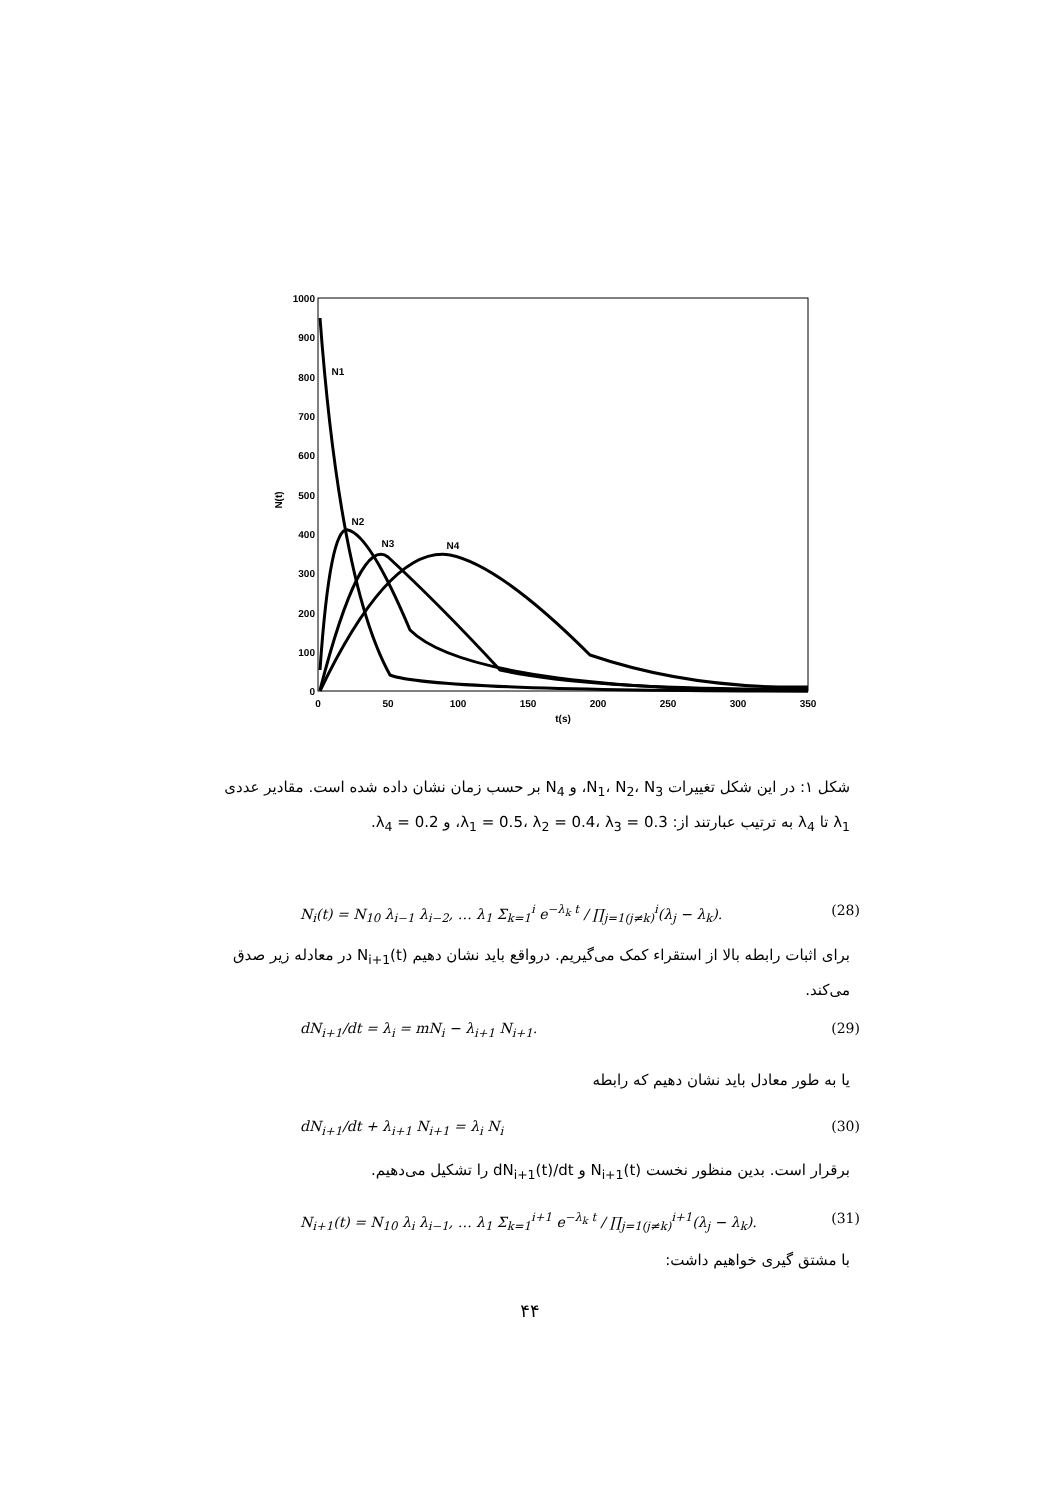1000
900
800
700
600
500
400
300
200
100
0
0
50
100
150
200
250
300
350
t(s)
N(t)
N1
N2
N3
N4
شکل ۱: در این شکل تغییرات N<sub>1</sub>، N<sub>2</sub>، N<sub>3</sub>، و N<sub>4</sub> بر حسب زمان نشان داده شده است. مقادیر عددی λ<sub>1</sub> تا λ<sub>4</sub> به ترتیب عبارتند از: λ<sub>1</sub> = 0.5، λ<sub>2</sub> = 0.4، λ<sub>3</sub> = 0.3، و λ<sub>4</sub> = 0.2.
N<sub>i</sub>(t) = N<sub>10</sub> λ<sub>i−1</sub> λ<sub>i−2</sub>, … λ<sub>1</sub> Σ<sub>k=1</sub><sup>i</sup> e<sup>−λ<sub>k</sub> t</sup> / ∏<sub>j=1(j≠k)</sub><sup>i</sup>(λ<sub>j</sub> − λ<sub>k</sub>). (28)
برای اثبات رابطه بالا از استقراء کمک می‌گیریم. درواقع باید نشان دهیم N<sub>i+1</sub>(t) در معادله زیر صدق می‌کند.
dN<sub>i+1</sub>/dt = λ<sub>i</sub> = mN<sub>i</sub> − λ<sub>i+1</sub> N<sub>i+1</sub>. (29)
یا به طور معادل باید نشان دهیم که رابطه
dN<sub>i+1</sub>/dt + λ<sub>i+1</sub> N<sub>i+1</sub> = λ<sub>i</sub> N<sub>i</sub> (30)
برقرار است. بدین منظور نخست N<sub>i+1</sub>(t) و dN<sub>i+1</sub>(t)/dt را تشکیل می‌دهیم.
N<sub>i+1</sub>(t) = N<sub>10</sub> λ<sub>i</sub> λ<sub>i−1</sub>, … λ<sub>1</sub> Σ<sub>k=1</sub><sup>i+1</sup> e<sup>−λ<sub>k</sub> t</sup> / ∏<sub>j=1(j≠k)</sub><sup>i+1</sup>(λ<sub>j</sub> − λ<sub>k</sub>). (31)
با مشتق گیری خواهیم داشت:
۴۴